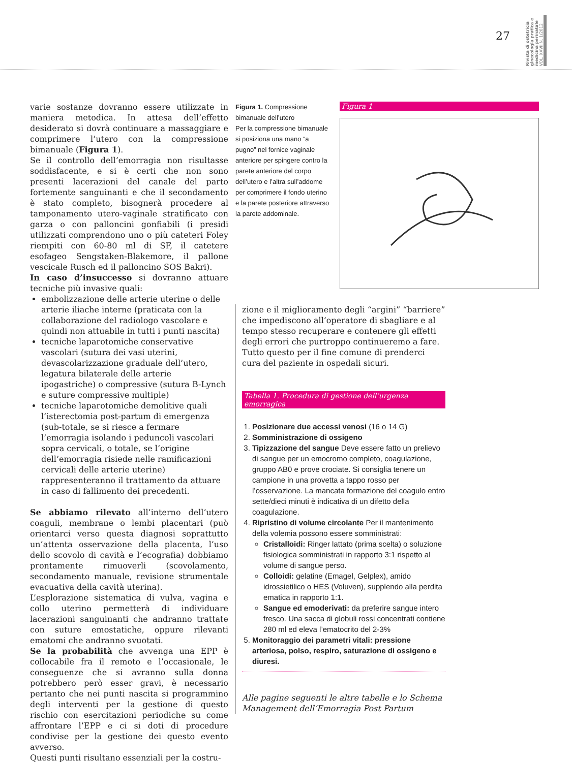27
Rivista di ostetricia ginecologia pratica e medicina perinatale VOL. XXVII N. 1/2012
varie sostanze dovranno essere utilizzate in maniera metodica. In attesa dell’effetto desiderato si dovrà continuare a massaggiare e comprimere l’utero con la compressione bimanuale (Figura 1).
Se il controllo dell’emorragia non risultasse soddisfacente, e si è certi che non sono presenti lacerazioni del canale del parto fortemente sanguinanti e che il secondamento è stato completo, bisognerà procedere al tamponamento utero-vaginale stratificato con garza o con palloncini gonfiabili (i presidi utilizzati comprendono uno o più cateteri Foley riempiti con 60-80 ml di SF, il catetere esofageo Sengstaken-Blakemore, il pallone vescicale Rusch ed il palloncino SOS Bakri).
In caso d’insuccesso si dovranno attuare tecniche più invasive quali:
embolizzazione delle arterie uterine o delle arterie iliache interne (praticata con la collaborazione del radiologo vascolare e quindi non attuabile in tutti i punti nascita)
tecniche laparotomiche conservative vascolari (sutura dei vasi uterini, devascolarizzazione graduale dell’utero, legatura bilaterale delle arterie ipogastriche) o compressive (sutura B-Lynch e suture compressive multiple)
tecniche laparotomiche demolitive quali l’isterectomia post-partum di emergenza (sub-totale, se si riesce a fermare l’emorragia isolando i peduncoli vascolari sopra cervicali, o totale, se l’origine dell’emorragia risiede nelle ramificazioni cervicali delle arterie uterine) rappresenteranno il trattamento da attuare in caso di fallimento dei precedenti.
Se abbiamo rilevato all’interno dell’utero coaguli, membrane o lembi placentari (può orientarci verso questa diagnosi soprattutto un’attenta osservazione della placenta, l’uso dello scovolo di cavità e l’ecografia) dobbiamo prontamente rimuoverli (scovolamento, secondamento manuale, revisione strumentale evacuativa della cavità uterina).
L’esplorazione sistematica di vulva, vagina e collo uterino permetterà di individuare lacerazioni sanguinanti che andranno trattate con suture emostatiche, oppure rilevanti ematomi che andranno svuotati.
Se la probabilità che avvenga una EPP è collocabile fra il remoto e l’occasionale, le conseguenze che si avranno sulla donna potrebbero però esser gravi, è necessario pertanto che nei punti nascita si programmino degli interventi per la gestione di questo rischio con esercitazioni periodiche su come affrontare l’EPP e ci si doti di procedure condivise per la gestione dei questo evento avverso.
Questi punti risultano essenziali per la costru-
Figura 1. Compressione bimanuale dell’utero
Per la compressione bimanuale si posiziona una mano “a pugno” nel fornice vaginale anteriore per spingere contro la parete anteriore del corpo dell’utero e l’altra sull’addome per comprimere il fondo uterino e la parete posteriore attraverso la parete addominale.
Figura 1
zione e il miglioramento degli “argini” “barriere” che impediscono all’operatore di sbagliare e al tempo stesso recuperare e contenere gli effetti degli errori che purtroppo continueremo a fare.
Tutto questo per il fine comune di prenderci cura del paziente in ospedali sicuri.
Tabella 1. Procedura di gestione dell’urgenza emorragica
1. Posizionare due accessi venosi (16 o 14 G)
2. Somministrazione di ossigeno
3. Tipizzazione del sangue Deve essere fatto un prelievo di sangue per un emocromo completo, coagulazione, gruppo AB0 e prove crociate. Si consiglia tenere un campione in una provetta a tappo rosso per l’osservazione. La mancata formazione del coagulo entro sette/dieci minuti è indicativa di un difetto della coagulazione.
4. Ripristino di volume circolante Per il mantenimento della volemia possono essere somministrati:
Cristalloidi: Ringer lattato (prima scelta) o soluzione fisiologica somministrati in rapporto 3:1 rispetto al volume di sangue perso.
Colloidi: gelatine (Emagel, Gelplex), amido idrossietilico o HES (Voluven), supplendo alla perdita ematica in rapporto 1:1.
Sangue ed emoderivati: da preferire sangue intero fresco. Una sacca di globuli rossi concentrati contiene 280 ml ed eleva l’ematocrito del 2-3%
5. Monitoraggio dei parametri vitali: pressione arteriosa, polso, respiro, saturazione di ossigeno e diuresi.
Alle pagine seguenti le altre tabelle e lo Schema Management dell’Emorragia Post Partum